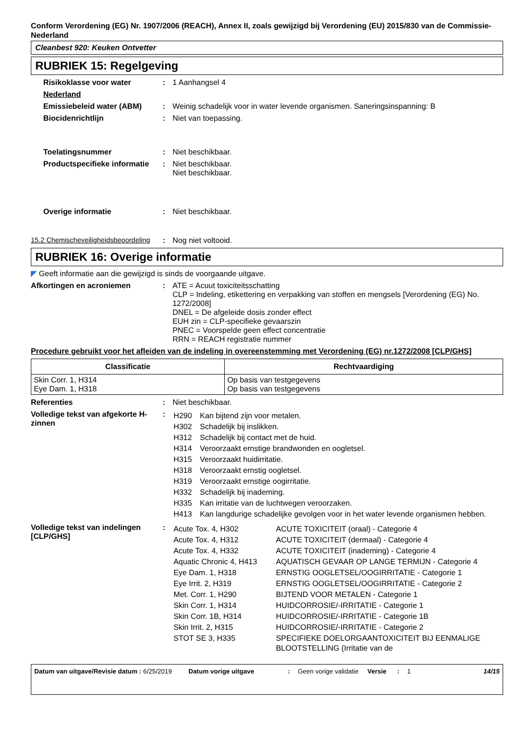Conform Verordening (EG) Nr. 1907/2006 (REACH), Annex II, zoals gewijzigd bij Verordening (EU) 2015/830 van de Commissie- Nederland
Cleanbest 920: Keuken Ontvetter
RUBRIEK 15: Regelgeving
Risikoklasse voor water : 1 Aanhangsel 4
Nederland
Emissiebeleid water (ABM) : Weinig schadelijk voor in water levende organismen. Saneringsinspanning: B
Biocidenrichtlijn : Niet van toepassing.
Toelatingsnummer : Niet beschikbaar.
Productspecifieke informatie
: Niet beschikbaar.
Niet beschikbaar.
Overige informatie : Niet beschikbaar.
15.2 Chemischeveiligheidsbeoordeling
: Nog niet voltooid.
RUBRIEK 16: Overige informatie
◤ Geeft informatie aan die gewijzigd is sinds de voorgaande uitgave.
Afkortingen en acroniemen : ATE = Acuut toxiciteitsschatting
CLP = Indeling, etikettering en verpakking van stoffen en mengsels [Verordening (EG) No. 1272/2008]
DNEL = De afgeleide dosis zonder effect
EUH zin = CLP-specifieke gevaarszin
PNEC = Voorspelde geen effect concentratie
RRN = REACH registratie nummer
Procedure gebruikt voor het afleiden van de indeling in overeenstemming met Verordening (EG) nr.1272/2008 [CLP/GHS]
| Classificatie | Rechtvaardiging |
| --- | --- |
| Skin Corr. 1, H314 Eye Dam. 1, H318 | Op basis van testgegevens Op basis van testgegevens |
Referenties : Niet beschikbaar.
Volledige tekst van afgekorte H-zinnen
:
| H290 | Kan bijtend zijn voor metalen. |
| H302 | Schadelijk bij inslikken. |
| H312 | Schadelijk bij contact met de huid. |
| H314 | Veroorzaakt ernstige brandwonden en oogletsel. |
| H315 | Veroorzaakt huidirritatie. |
| H318 | Veroorzaakt ernstig oogletsel. |
| H319 | Veroorzaakt ernstige oogirritatie. |
| H332 | Schadelijk bij inademing. |
| H335 | Kan irritatie van de luchtwegen veroorzaken. |
| H413 | Kan langdurige schadelijke gevolgen voor in het water levende organismen hebben. |
Volledige tekst van indelingen [CLP/GHS]
:
| Acute Tox. 4, H302 | ACUTE TOXICITEIT (oraal) - Categorie 4 |
| Acute Tox. 4, H312 | ACUTE TOXICITEIT (dermaal) - Categorie 4 |
| Acute Tox. 4, H332 | ACUTE TOXICITEIT (inademing) - Categorie 4 |
| Aquatic Chronic 4, H413 | AQUATISCH GEVAAR OP LANGE TERMIJN - Categorie 4 |
| Eye Dam. 1, H318 | ERNSTIG OOGLETSEL/OOGIRRITATIE - Categorie 1 |
| Eye Irrit. 2, H319 | ERNSTIG OOGLETSEL/OOGIRRITATIE - Categorie 2 |
| Met. Corr. 1, H290 | BIJTEND VOOR METALEN - Categorie 1 |
| Skin Corr. 1, H314 | HUIDCORROSIE/-IRRITATIE - Categorie 1 |
| Skin Corr. 1B, H314 | HUIDCORROSIE/-IRRITATIE - Categorie 1B |
| Skin Irrit. 2, H315 | HUIDCORROSIE/-IRRITATIE - Categorie 2 |
| STOT SE 3, H335 | SPECIFIEKE DOELORGAANTOXICITEIT BIJ EENMALIGE BLOOTSTELLING (Irritatie van de |
Datum van uitgave/Revisie datum : 6/25/2019
Datum vorige uitgave : Geen vorige validatie
Versie : 1 14/15